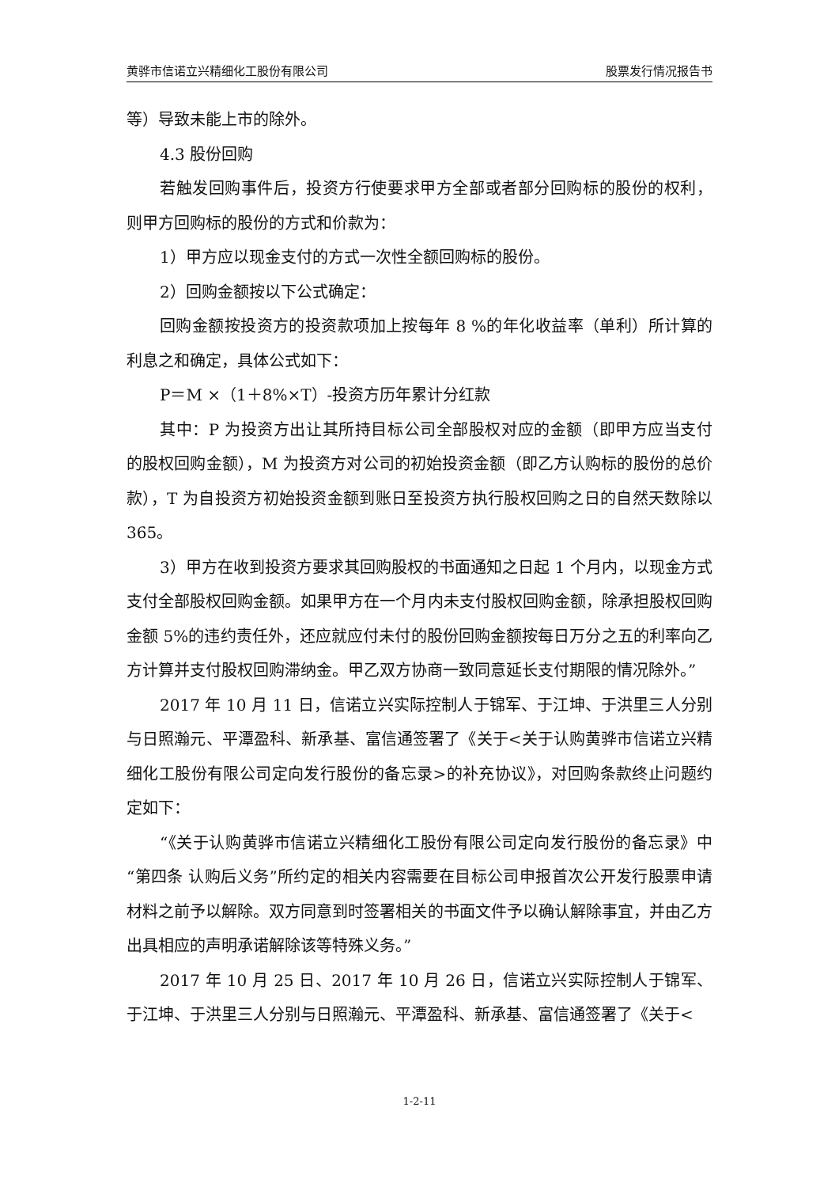黄骅市信诺立兴精细化工股份有限公司 股票发行情况报告书
等）导致未能上市的除外。
4.3 股份回购
若触发回购事件后，投资方行使要求甲方全部或者部分回购标的股份的权利，则甲方回购标的股份的方式和价款为：
1）甲方应以现金支付的方式一次性全额回购标的股份。
2）回购金额按以下公式确定：
回购金额按投资方的投资款项加上按每年 8 %的年化收益率（单利）所计算的利息之和确定，具体公式如下：
P＝M ×（1＋8%×T）-投资方历年累计分红款
其中：P 为投资方出让其所持目标公司全部股权对应的金额（即甲方应当支付的股权回购金额），M 为投资方对公司的初始投资金额（即乙方认购标的股份的总价款），T 为自投资方初始投资金额到账日至投资方执行股权回购之日的自然天数除以 365。
3）甲方在收到投资方要求其回购股权的书面通知之日起 1 个月内，以现金方式支付全部股权回购金额。如果甲方在一个月内未支付股权回购金额，除承担股权回购金额 5%的违约责任外，还应就应付未付的股份回购金额按每日万分之五的利率向乙方计算并支付股权回购滞纳金。甲乙双方协商一致同意延长支付期限的情况除外。”
2017 年 10 月 11 日，信诺立兴实际控制人于锦军、于江坤、于洪里三人分别与日照瀚元、平潭盈科、新承基、富信通签署了《关于<关于认购黄骅市信诺立兴精细化工股份有限公司定向发行股份的备忘录>的补充协议》，对回购条款终止问题约定如下：
“《关于认购黄骅市信诺立兴精细化工股份有限公司定向发行股份的备忘录》中“第四条 认购后义务”所约定的相关内容需要在目标公司申报首次公开发行股票申请材料之前予以解除。双方同意到时签署相关的书面文件予以确认解除事宜，并由乙方出具相应的声明承诺解除该等特殊义务。”
2017 年 10 月 25 日、2017 年 10 月 26 日，信诺立兴实际控制人于锦军、于江坤、于洪里三人分别与日照瀚元、平潭盈科、新承基、富信通签署了《关于<
1-2-11